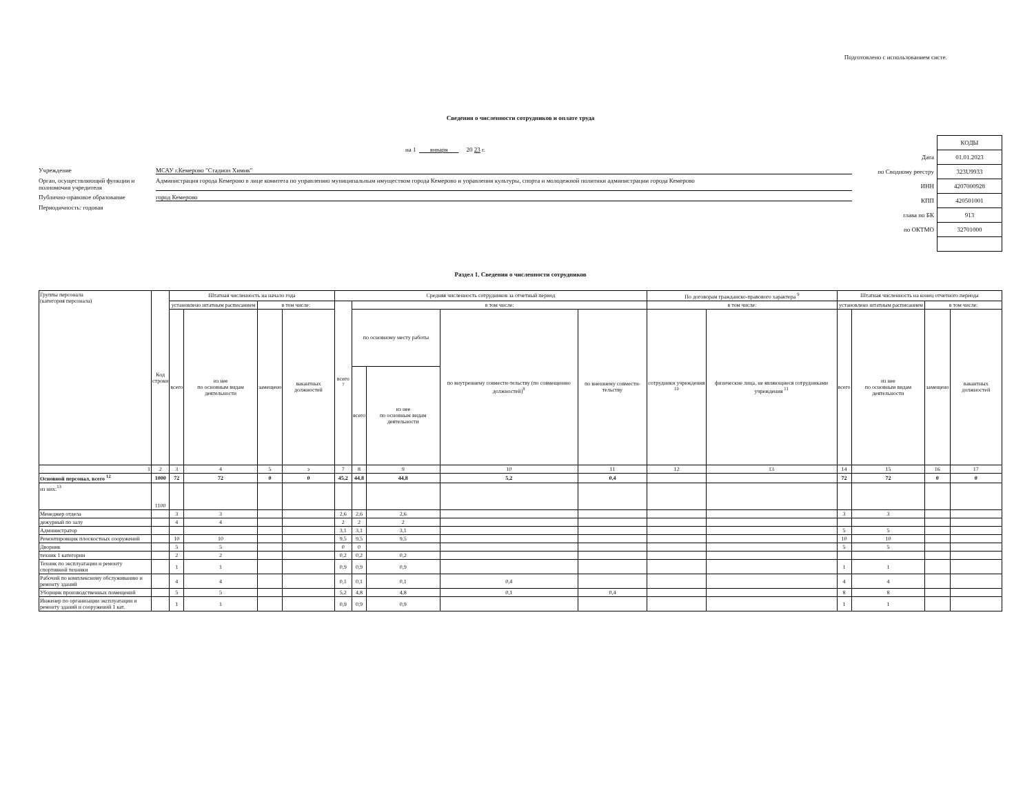Подготовлено с использованием систе.
Сведения о численности сотрудников и оплате труда
на 1 января 20 23 г.
Учреждение
МСАУ г.Кемерово "Стадион Химик"
Орган, осуществляющий функции и полномочия учредителя
Администрация города Кемерово в лице комитета по управлению муниципальным имуществом города Кемерово и управления культуры, спорта и молодежной политики администрации города Кемерово
Публично-правовое образование
город Кемерово
Периодичность: годовая
| | КОДЫ |
| Дата | 01.01.2023 |
| по Сводному реестру | 323U9933 |
| ИНН | 4207000928 |
| КПП | 420501001 |
| глава по БК | 913 |
| по ОКТМО | 32701000 |
Раздел 1. Сведения о численности сотрудников
| Группы персонала (категория персонала) | Код строки | Штатная численность на начало года | | | | Средняя численность сотрудников за отчетный период | | | | | По договорам гражданско-правового характера <sup>9</sup> | | Штатная численность на конец отчетного периода | | | |
| --- | --- | --- | --- | --- | --- | --- | --- | --- | --- | --- | --- | --- | --- | --- | --- | --- |
| | | установлено штатным расписанием | | в том числе: | | всего <sup>7</sup> | в том числе: | | | | в том числе: | | установлено штатным расписанием | | в том числе: | |
| | | всего | из нее по основным видам деятельности | замещено | вакантных должностей | | по основному месту работы | | по внутреннему совмести-тельству (по совмещению должностей)<sup>8</sup> | по внешнему совмести-тельству | сотрудники учреждения <sup>10</sup> | физические лица, не являющиеся сотрудниками учреждения <sup>11</sup> | всего | из нее по основным видам деятельности | замещено | вакантных должностей |
| | | | | | | | всего | из нее по основным видам деятельности | | | | | | | | |
| 1 | 2 | 3 | 4 | 5 | э | 7 | 8 | 9 | 10 | 11 | 12 | 13 | 14 | 15 | 16 | 17 |
| Основной персонал, всего <sup>12</sup> | 1000 | 72 | 72 | 0 | 0 | 45,2 | 44,8 | 44,8 | 5,2 | 0,4 | | | 72 | 72 | 0 | 0 |
| из них:<sup>13</sup> | 1100 | | | | | | | | | | | | | | | |
| Менеджер отдела | | 3 | 3 | | | 2,6 | 2,6 | 2,6 | | | | | 3 | 3 | | |
| дежурный по залу | | 4 | 4 | | | 2 | 2 | 2 | | | | | | | | |
| Администратор | | | | | | 3,1 | 3,1 | 3,1 | | | | | 5 | 5 | | |
| Ремонтировщик плоскостных сооружений | | 10 | 10 | | | 9,5 | 9,5 | 9,5 | | | | | 10 | 10 | | |
| Дворник | | 5 | 5 | | | 0 | 0 | | | | | | 5 | 5 | | |
| техник 1 категории | | 2 | 2 | | | 0,2 | 0,2 | 0,2 | | | | | | | | |
| Техник по эксплуатации и ремонту спортивной техники | | 1 | 1 | | | 0,9 | 0,9 | 0,9 | | | | | 1 | 1 | | |
| Рабочий по комплексному обслуживанию и ремонту зданий | | 4 | 4 | | | 0,1 | 0,1 | 0,1 | 0,4 | | | | 4 | 4 | | |
| Уборщик производственных помещений | | 5 | 5 | | | 5,2 | 4,8 | 4,8 | 0,1 | 0,4 | | | 8 | 8 | | |
| Инженер по организации эксплуатации и ремонту зданий и сооружений 1 кат. | | 1 | 1 | | | 0,9 | 0,9 | 0,9 | | | | | 1 | 1 | | |